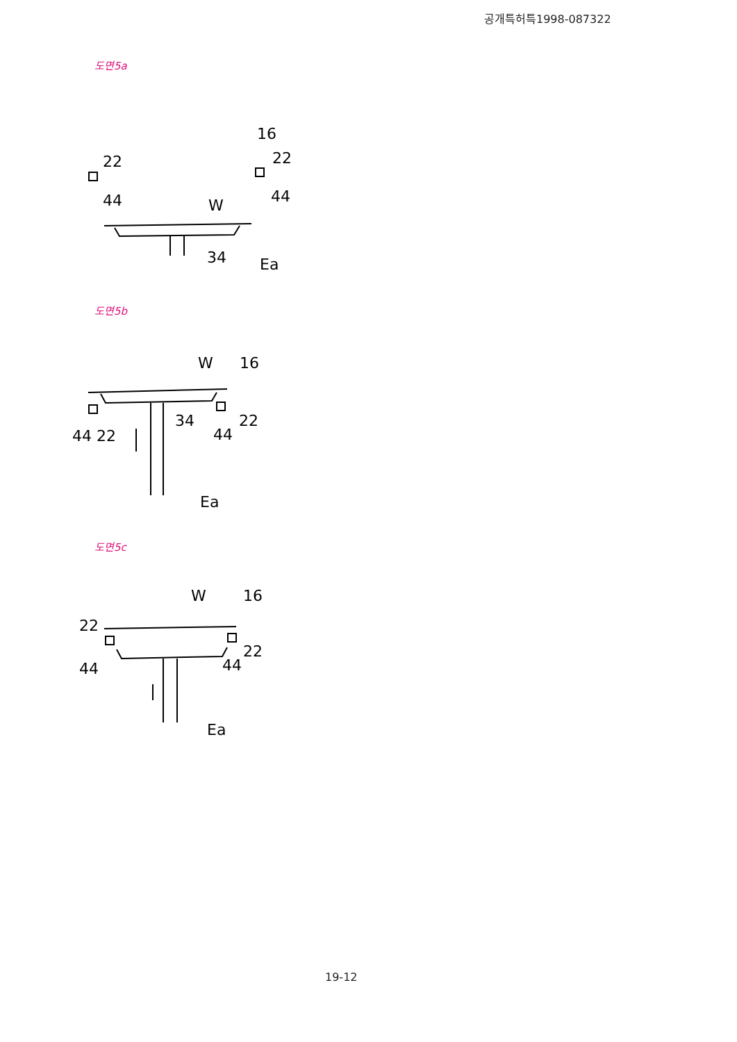공개특허특1998-087322
도면5a
22
16
22
44
44
W
34
Ea
도면5b
W
16
34
22
44 22
44
Ea
도면5c
W
16
22
22
44
44
Ea
19-12